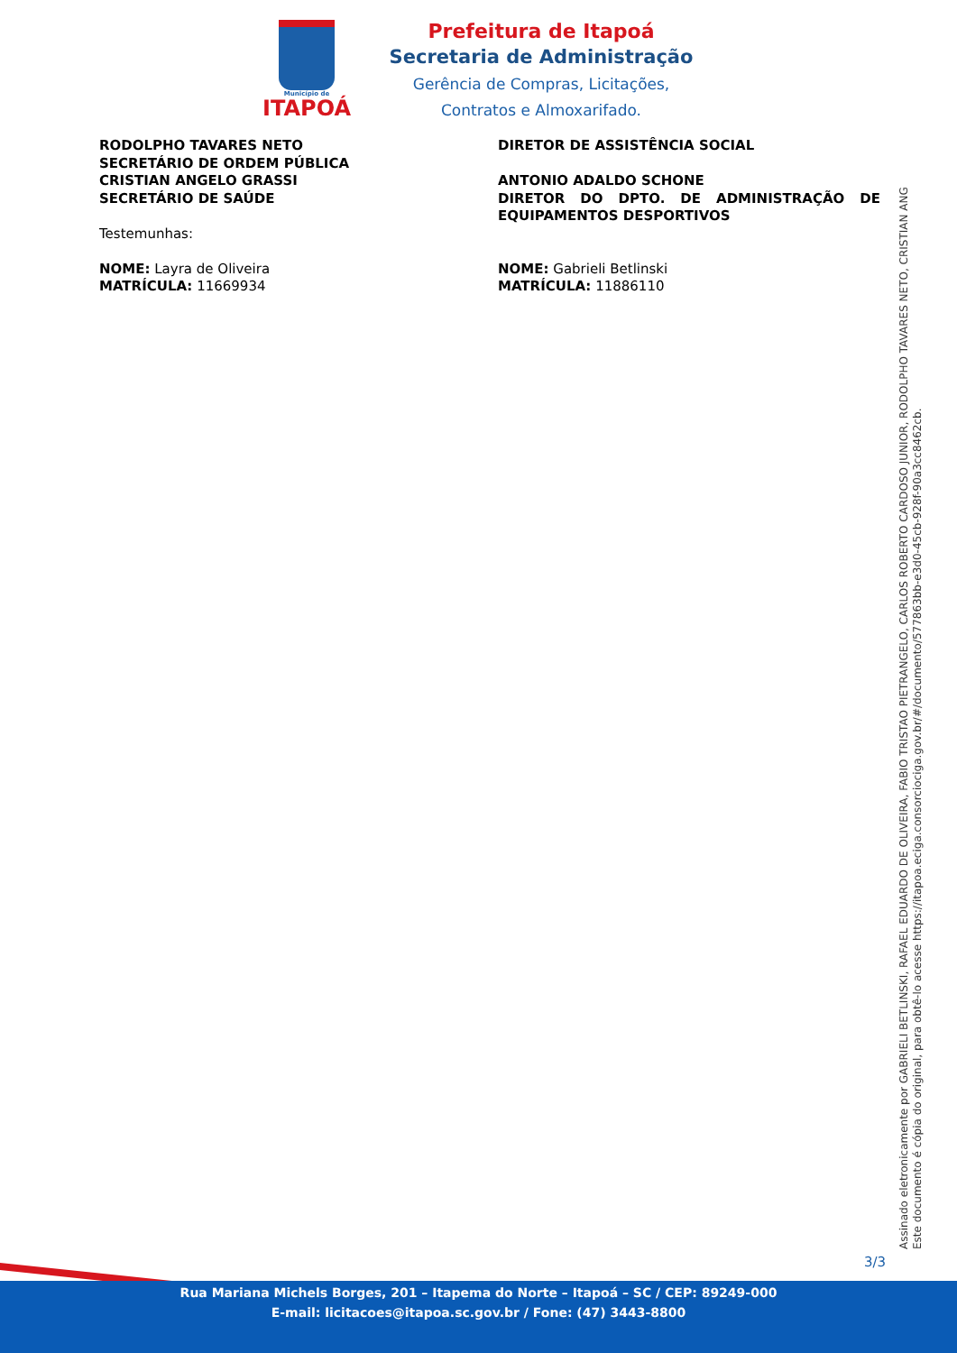Município de
ITAPOÁ
Prefeitura de Itapoá
Secretaria de Administração
Gerência de Compras, Licitações,
Contratos e Almoxarifado.
RODOLPHO TAVARES NETO
SECRETÁRIO DE ORDEM PÚBLICA
CRISTIAN ANGELO GRASSI
SECRETÁRIO DE SAÚDE
Testemunhas:
NOME: Layra de Oliveira
MATRÍCULA: 11669934
DIRETOR DE ASSISTÊNCIA SOCIAL
ANTONIO ADALDO SCHONE
DIRETOR DO DPTO. DE ADMINISTRAÇÃO DE EQUIPAMENTOS DESPORTIVOS
NOME: Gabrieli Betlinski
MATRÍCULA: 11886110
Assinado eletronicamente por GABRIELI BETLINSKI, RAFAEL EDUARDO DE OLIVEIRA, FABIO TRISTAO PIETRANGELO, CARLOS ROBERTO CARDOSO JUNIOR, RODOLPHO TAVARES NETO, CRISTIAN ANG
Este documento é cópia do original, para obtê-lo acesse https://itapoa.eciga.consorciociga.gov.br/#/documento/577863bb-e3d0-45cb-928f-90a3cc8462cb.
3/3
Rua Mariana Michels Borges, 201 – Itapema do Norte – Itapoá – SC / CEP: 89249-000
E-mail: licitacoes@itapoa.sc.gov.br / Fone: (47) 3443-8800